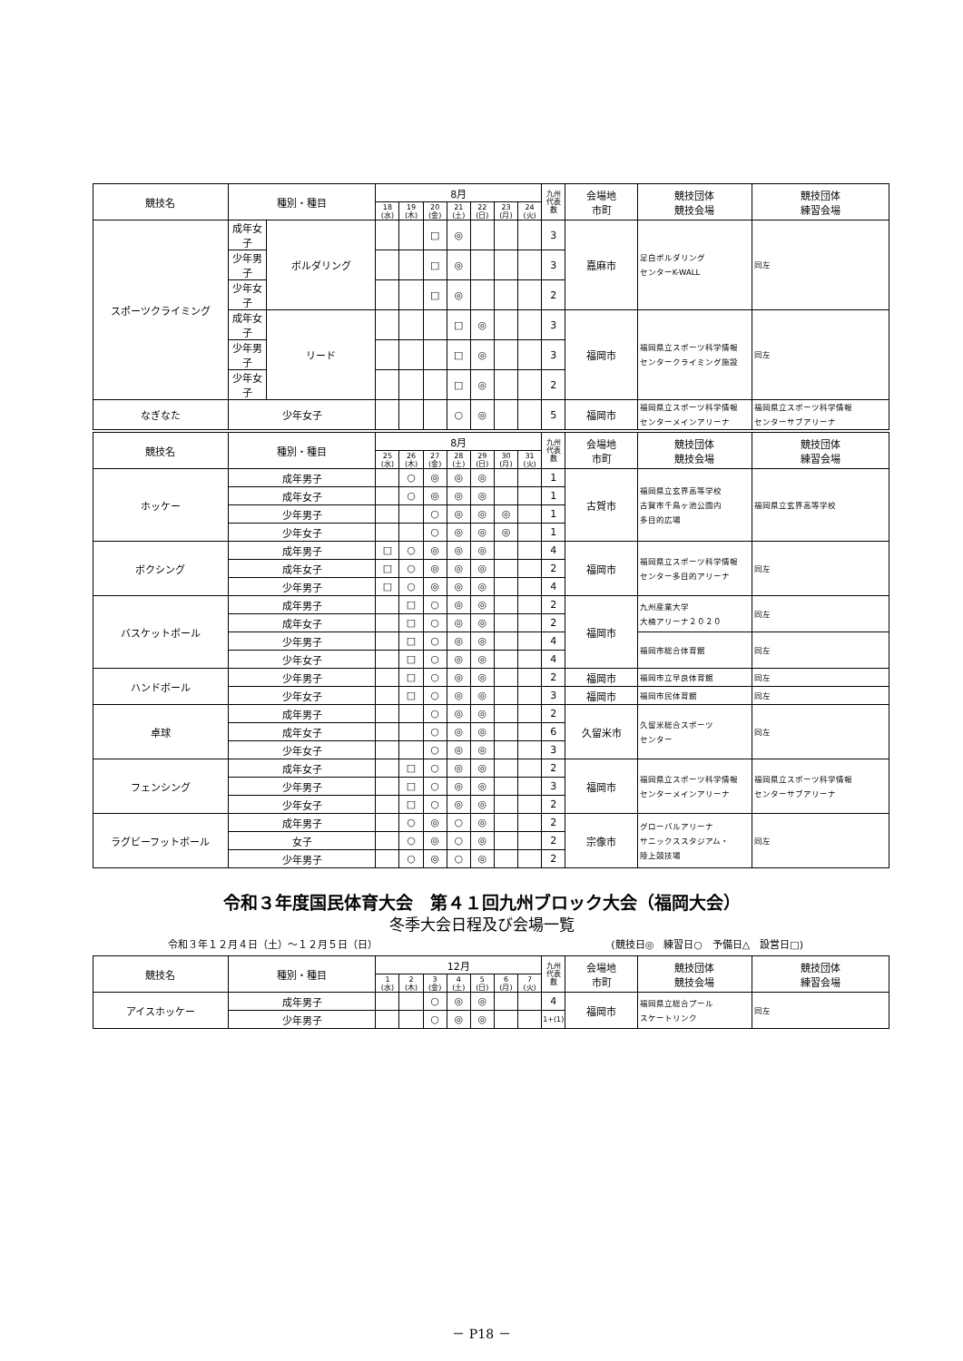| 競技名 | 種別・種目 | | 8月 | | | | | | | 九州 代表 数 | 会場地 市町 | 競技団体 競技会場 | 競技団体 練習会場 |
| --- | --- | --- | --- | --- | --- | --- | --- | --- | --- | --- | --- | --- | --- |
| | | | 18 (水) | 19 (木) | 20 (金) | 21 (土) | 22 (日) | 23 (月) | 24 (火) | | | | |
| スポーツクライミング | 成年女子 | ボルダリング | | | □ | ◎ | | | | 3 | 嘉麻市 | 足白ボルダリング センターK-WALL | 同左 |
| | 少年男子 | | | | □ | ◎ | | | | 3 | | | |
| | 少年女子 | | | | □ | ◎ | | | | 2 | | | |
| | 成年女子 | リード | | | | □ | ◎ | | | 3 | 福岡市 | 福岡県立スポーツ科学情報 センタークライミング施設 | 同左 |
| | 少年男子 | | | | | □ | ◎ | | | 3 | | | |
| | 少年女子 | | | | | □ | ◎ | | | 2 | | | |
| なぎなた | 少年女子 | | | | | ○ | ◎ | | | 5 | 福岡市 | 福岡県立スポーツ科学情報 センターメインアリーナ | 福岡県立スポーツ科学情報 センターサブアリーナ |
| 競技名 | 種別・種目 | 8月 | | | | | | | 九州 代表 数 | 会場地 市町 | 競技団体 競技会場 | 競技団体 練習会場 |
| --- | --- | --- | --- | --- | --- | --- | --- | --- | --- | --- | --- | --- |
| | | 25 (水) | 26 (木) | 27 (金) | 28 (土) | 29 (日) | 30 (月) | 31 (火) | | | | |
| ホッケー | 成年男子 | | ○ | ◎ | ◎ | ◎ | | | 1 | 古賀市 | 福岡県立玄界高等学校 古賀市千鳥ヶ池公園内 多目的広場 | 福岡県立玄界高等学校 |
| | 成年女子 | | ○ | ◎ | ◎ | ◎ | | | 1 | | | |
| | 少年男子 | | | ○ | ◎ | ◎ | ◎ | | 1 | | | |
| | 少年女子 | | | ○ | ◎ | ◎ | ◎ | | 1 | | | |
| ボクシング | 成年男子 | □ | ○ | ◎ | ◎ | ◎ | | | 4 | 福岡市 | 福岡県立スポーツ科学情報 センター多目的アリーナ | 同左 |
| | 成年女子 | □ | ○ | ◎ | ◎ | ◎ | | | 2 | | | |
| | 少年男子 | □ | ○ | ◎ | ◎ | ◎ | | | 4 | | | |
| バスケットボール | 成年男子 | | □ | ○ | ◎ | ◎ | | | 2 | 福岡市 | 九州産業大学 大楠アリーナ２０２０ | 同左 |
| | 成年女子 | | □ | ○ | ◎ | ◎ | | | 2 | | | |
| | 少年男子 | | □ | ○ | ◎ | ◎ | | | 4 | | 福岡市総合体育館 | 同左 |
| | 少年女子 | | □ | ○ | ◎ | ◎ | | | 4 | | | |
| ハンドボール | 少年男子 | | □ | ○ | ◎ | ◎ | | | 2 | 福岡市 | 福岡市立早良体育館 | 同左 |
| | 少年女子 | | □ | ○ | ◎ | ◎ | | | 3 | 福岡市 | 福岡市民体育館 | 同左 |
| 卓球 | 成年男子 | | | ○ | ◎ | ◎ | | | 2 | 久留米市 | 久留米総合スポーツ センター | 同左 |
| | 成年女子 | | | ○ | ◎ | ◎ | | | 6 | | | |
| | 少年女子 | | | ○ | ◎ | ◎ | | | 3 | | | |
| フェンシング | 成年女子 | | □ | ○ | ◎ | ◎ | | | 2 | 福岡市 | 福岡県立スポーツ科学情報 センターメインアリーナ | 福岡県立スポーツ科学情報 センターサブアリーナ |
| | 少年男子 | | □ | ○ | ◎ | ◎ | | | 3 | | | |
| | 少年女子 | | □ | ○ | ◎ | ◎ | | | 2 | | | |
| ラグビーフットボール | 成年男子 | | ○ | ◎ | ○ | ◎ | | | 2 | 宗像市 | グローバルアリーナ サニックススタジアム・ 陸上競技場 | 同左 |
| | 女子 | | ○ | ◎ | ○ | ◎ | | | 2 | | | |
| | 少年男子 | | ○ | ◎ | ○ | ◎ | | | 2 | | | |
令和３年度国民体育大会　第４１回九州ブロック大会（福岡大会）
冬季大会日程及び会場一覧
令和３年１２月４日（土）～１２月５日（日） (競技日◎　練習日○　予備日△　設営日□)
| 競技名 | 種別・種目 | 12月 | | | | | | | 九州 代表 数 | 会場地 市町 | 競技団体 競技会場 | 競技団体 練習会場 |
| --- | --- | --- | --- | --- | --- | --- | --- | --- | --- | --- | --- | --- |
| | | 1 (水) | 2 (木) | 3 (金) | 4 (土) | 5 (日) | 6 (月) | 7 (火) | | | | |
| アイスホッケー | 成年男子 | | | ○ | ◎ | ◎ | | | 4 | 福岡市 | 福岡県立総合プール スケートリンク | 同左 |
| | 少年男子 | | | ○ | ◎ | ◎ | | | 1+(1) | | | |
－ P18 －